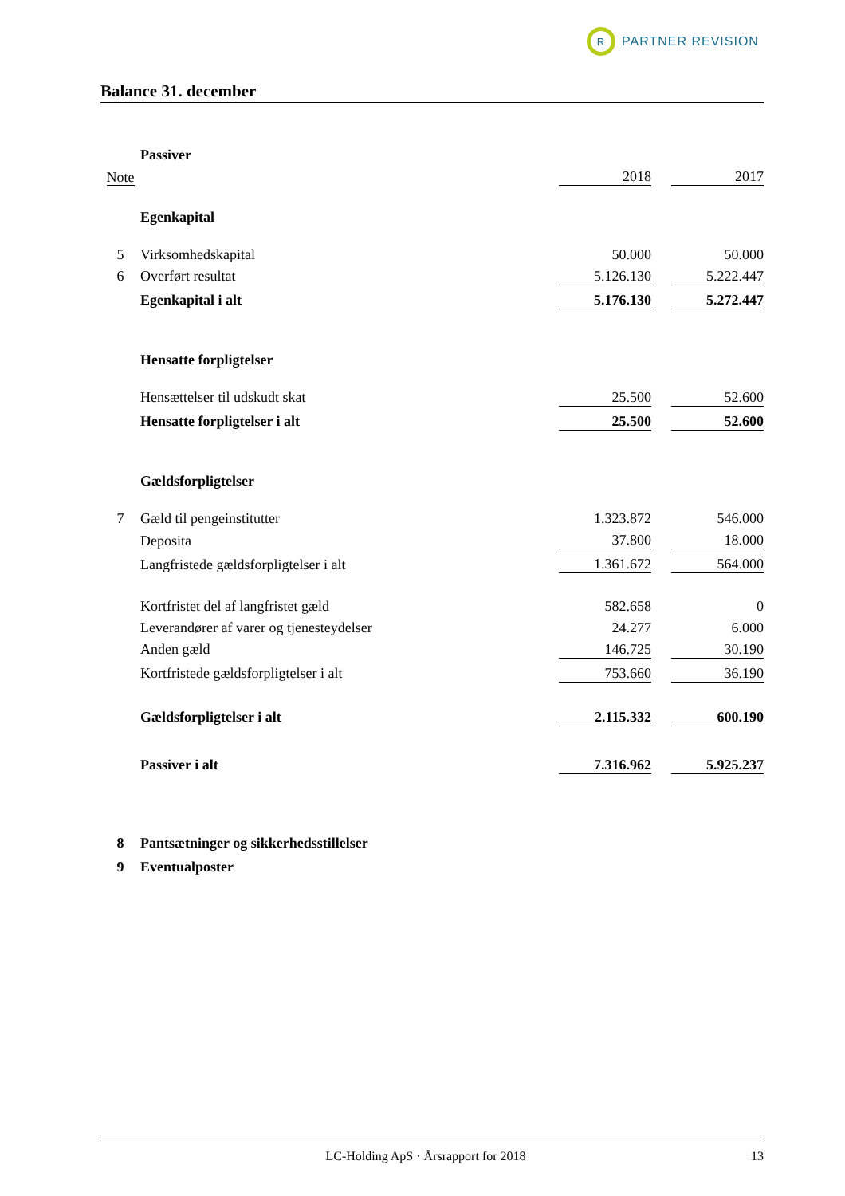R
PARTNER REVISION
Balance 31. december
| | Passiver | | | |
| Note | | 2018 | | 2017 |
| | Egenkapital | | | |
| 5 | Virksomhedskapital | 50.000 | | 50.000 |
| 6 | Overført resultat | 5.126.130 | | 5.222.447 |
| | Egenkapital i alt | 5.176.130 | | 5.272.447 |
| | Hensatte forpligtelser | | | |
| | Hensættelser til udskudt skat | 25.500 | | 52.600 |
| | Hensatte forpligtelser i alt | 25.500 | | 52.600 |
| | Gældsforpligtelser | | | |
| 7 | Gæld til pengeinstitutter | 1.323.872 | | 546.000 |
| | Deposita | 37.800 | | 18.000 |
| | Langfristede gældsforpligtelser i alt | 1.361.672 | | 564.000 |
| | Kortfristet del af langfristet gæld | 582.658 | | 0 |
| | Leverandører af varer og tjenesteydelser | 24.277 | | 6.000 |
| | Anden gæld | 146.725 | | 30.190 |
| | Kortfristede gældsforpligtelser i alt | 753.660 | | 36.190 |
| | Gældsforpligtelser i alt | 2.115.332 | | 600.190 |
| | Passiver i alt | 7.316.962 | | 5.925.237 |
| 8 | Pantsætninger og sikkerhedsstillelser | | | |
| 9 | Eventualposter | | | |
LC-Holding ApS · Årsrapport for 2018 13